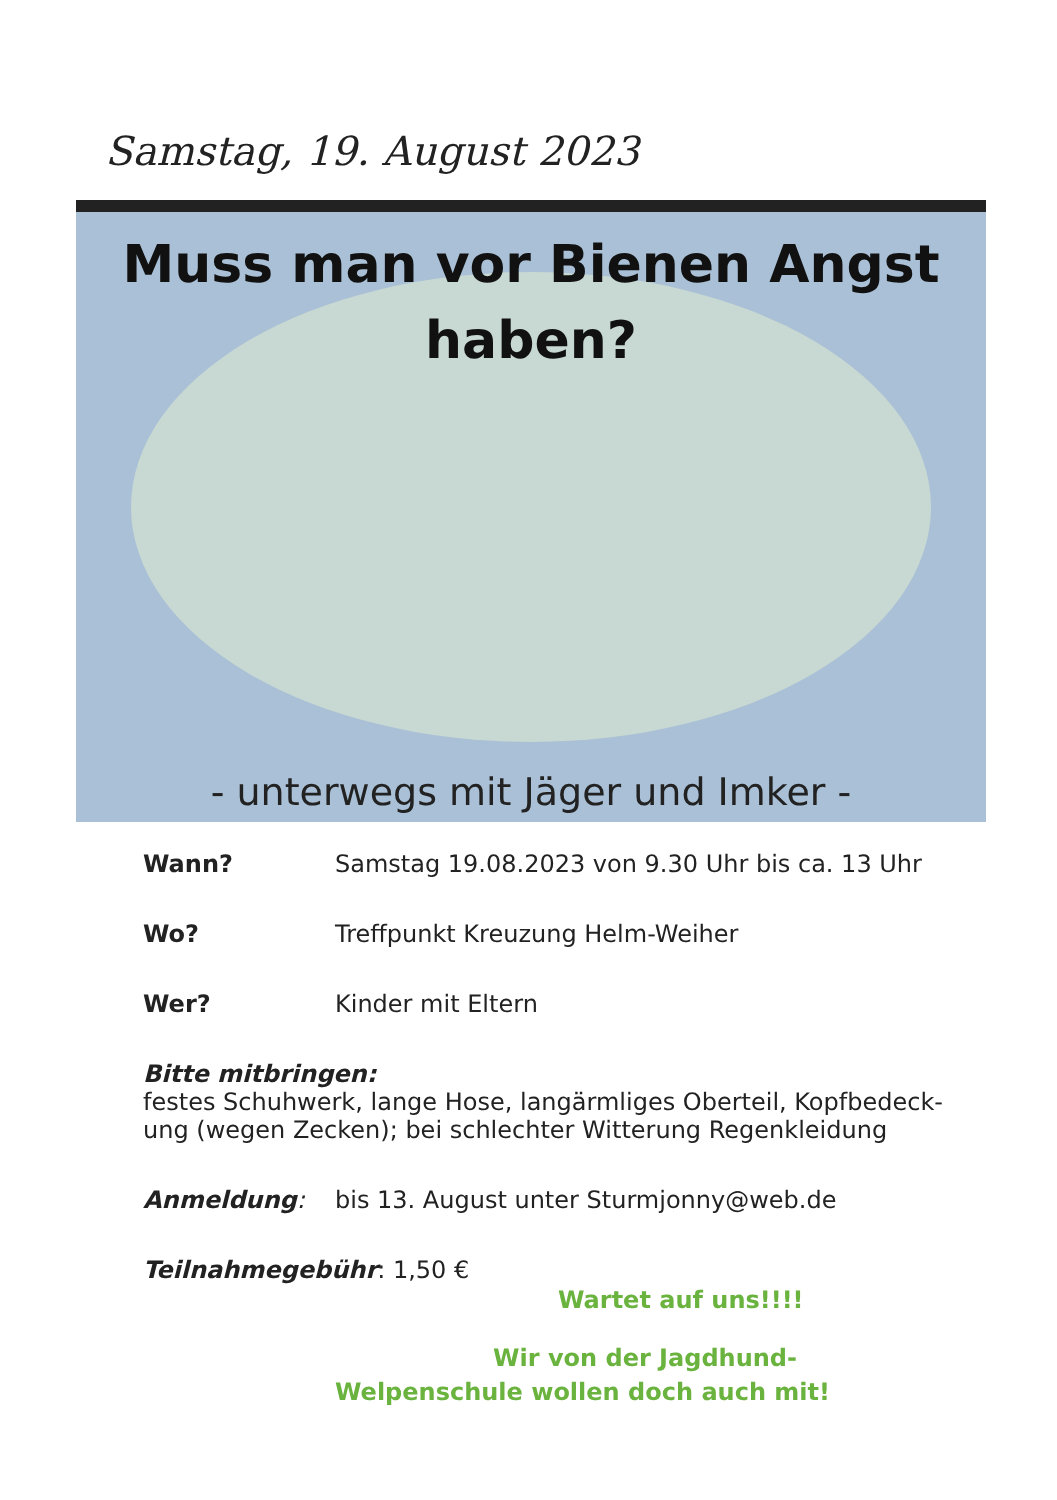Samstag, 19. August 2023
Muss man vor Bienen Angst
haben?
- unterwegs mit Jäger und Imker -
Wann? Samstag 19.08.2023 von 9.30 Uhr bis ca. 13 Uhr
Wo? Treffpunkt Kreuzung Helm-Weiher
Wer? Kinder mit Eltern
Bitte mitbringen:
festes Schuhwerk, lange Hose, langärmliges Oberteil, Kopfbedeck-
ung (wegen Zecken); bei schlechter Witterung Regenkleidung
Anmeldung: bis 13. August unter Sturmjonny@web.de
Teilnahmegebühr: 1,50 €
Wartet auf uns!!!!
Wir von der Jagdhund-
Welpenschule wollen doch auch mit!